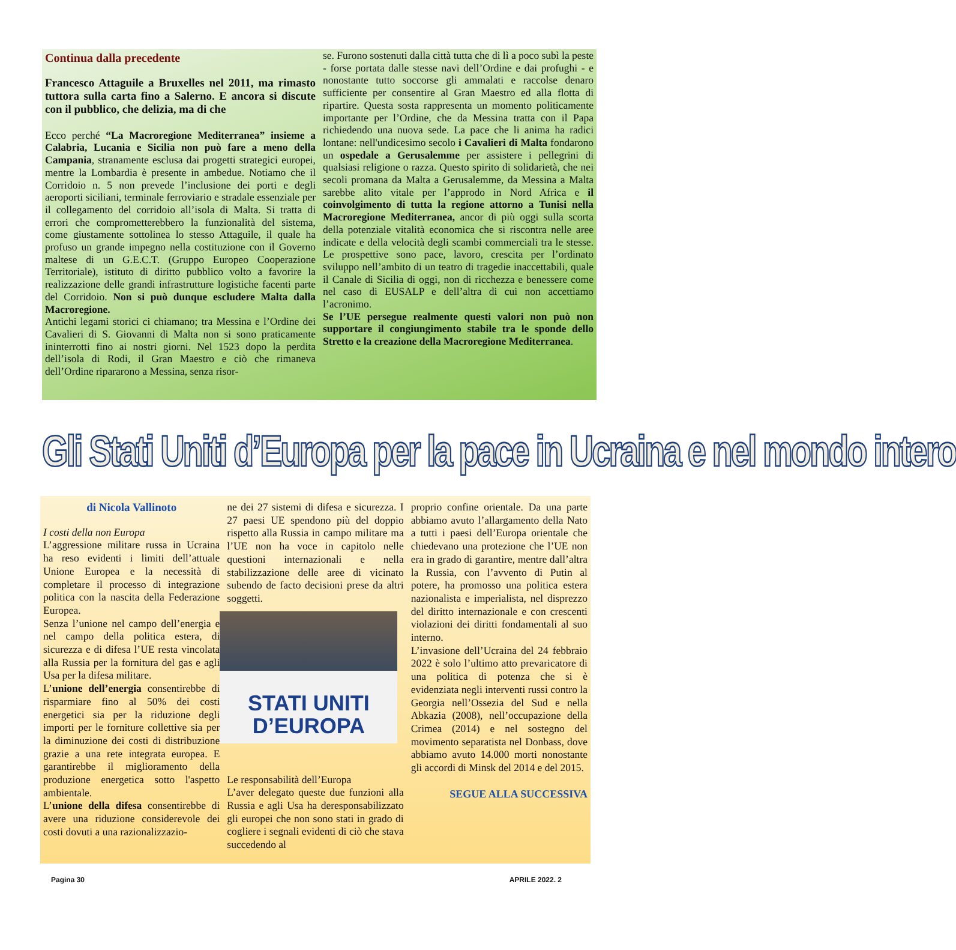Continua dalla precedente
Francesco Attaguile a Bruxelles nel 2011, ma rimasto tuttora sulla carta fino a Salerno. E ancora si discute con il pubblico, che delizia, ma di che
Ecco perché “La Macroregione Mediterranea” insieme a Calabria, Lucania e Sicilia non può fare a meno della Campania, stranamente esclusa dai progetti strategici europei, mentre la Lombardia è presente in ambedue. Notiamo che il Corridoio n. 5 non prevede l’inclusione dei porti e degli aeroporti siciliani, terminale ferroviario e stradale essenziale per il collegamento del corridoio all’isola di Malta. Si tratta di errori che comprometterebbero la funzionalità del sistema, come giustamente sottolinea lo stesso Attaguile, il quale ha profuso un grande impegno nella costituzione con il Governo maltese di un G.E.C.T. (Gruppo Europeo Cooperazione Territoriale), istituto di diritto pubblico volto a favorire la realizzazione delle grandi infrastrutture logistiche facenti parte del Corridoio. Non si può dunque escludere Malta dalla Macroregione.
Antichi legami storici ci chiamano; tra Messina e l’Ordine dei Cavalieri di S. Giovanni di Malta non si sono praticamente ininterrotti fino ai nostri giorni. Nel 1523 dopo la perdita dell’isola di Rodi, il Gran Maestro e ciò che rimaneva dell’Ordine ripararono a Messina, senza risor-
se. Furono sostenuti dalla città tutta che di lì a poco subì la peste - forse portata dalle stesse navi dell’Ordine e dai profughi - e nonostante tutto soccorse gli ammalati e raccolse denaro sufficiente per consentire al Gran Maestro ed alla flotta di ripartire. Questa sosta rappresenta un momento politicamente importante per l’Ordine, che da Messina tratta con il Papa richiedendo una nuova sede. La pace che li anima ha radici lontane: nell'undicesimo secolo i Cavalieri di Malta fondarono un ospedale a Gerusalemme per assistere i pellegrini di qualsiasi religione o razza. Questo spirito di solidarietà, che nei secoli promana da Malta a Gerusalemme, da Messina a Malta sarebbe alito vitale per l’approdo in Nord Africa e il coinvolgimento di tutta la regione attorno a Tunisi nella Macroregione Mediterranea, ancor di più oggi sulla scorta della potenziale vitalità economica che si riscontra nelle aree indicate e della velocità degli scambi commerciali tra le stesse. Le prospettive sono pace, lavoro, crescita per l’ordinato sviluppo nell’ambito di un teatro di tragedie inaccettabili, quale il Canale di Sicilia di oggi, non di ricchezza e benessere come nel caso di EUSALP e dell’altra di cui non accettiamo l’acronimo.
Se l’UE persegue realmente questi valori non può non supportare il congiungimento stabile tra le sponde dello Stretto e la creazione della Macroregione Mediterranea.
Gli Stati Uniti d’Europa per la pace in Ucraina e nel mondo intero
di Nicola Vallinoto
I costi della non Europa
L’aggressione militare russa in Ucraina ha reso evidenti i limiti dell’attuale Unione Europea e la necessità di completare il processo di integrazione politica con la nascita della Federazione Europea.
Senza l’unione nel campo dell’energia e nel campo della politica estera, di sicurezza e di difesa l’UE resta vincolata alla Russia per la fornitura del gas e agli Usa per la difesa militare.
L’unione dell’energia consentirebbe di risparmiare fino al 50% dei costi energetici sia per la riduzione degli importi per le forniture collettive sia per la diminuzione dei costi di distribuzione grazie a una rete integrata europea. E garantirebbe il miglioramento della produzione energetica sotto l'aspetto ambientale.
L’unione della difesa consentirebbe di avere una riduzione considerevole dei costi dovuti a una razionalizzazio-
ne dei 27 sistemi di difesa e sicurezza. I 27 paesi UE spendono più del doppio rispetto alla Russia in campo militare ma l’UE non ha voce in capitolo nelle questioni internazionali e nella stabilizzazione delle aree di vicinato subendo de facto decisioni prese da altri soggetti.
STATI UNITI
D’EUROPA
Le responsabilità dell’Europa
L’aver delegato queste due funzioni alla Russia e agli Usa ha deresponsabilizzato gli europei che non sono stati in grado di cogliere i segnali evidenti di ciò che stava succedendo al
proprio confine orientale. Da una parte abbiamo avuto l’allargamento della Nato a tutti i paesi dell’Europa orientale che chiedevano una protezione che l’UE non era in grado di garantire, mentre dall’altra la Russia, con l’avvento di Putin al potere, ha promosso una politica estera nazionalista e imperialista, nel disprezzo del diritto internazionale e con crescenti violazioni dei diritti fondamentali al suo interno.
L’invasione dell’Ucraina del 24 febbraio 2022 è solo l’ultimo atto prevaricatore di una politica di potenza che si è evidenziata negli interventi russi contro la Georgia nell’Ossezia del Sud e nella Abkazia (2008), nell’occupazione della Crimea (2014) e nel sostegno del movimento separatista nel Donbass, dove abbiamo avuto 14.000 morti nonostante gli accordi di Minsk del 2014 e del 2015.
SEGUE ALLA SUCCESSIVA
Pagina 30 APRILE 2022. 2